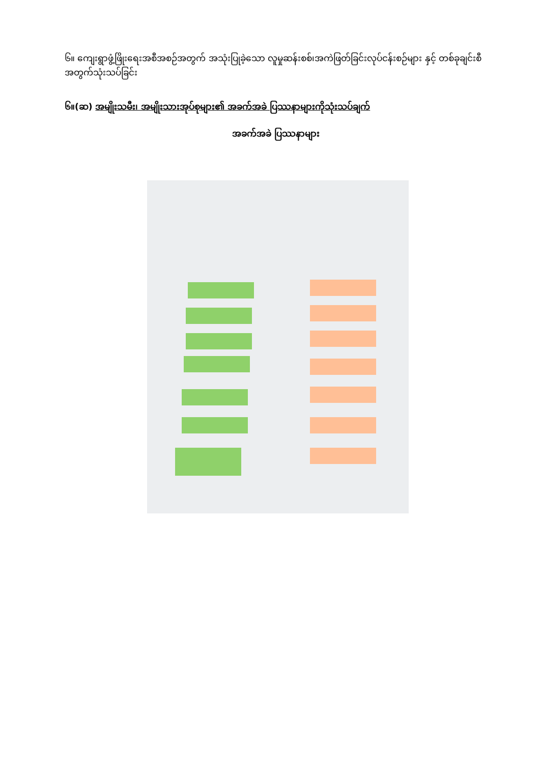၆။ ကျေးရွာဖွံ့ဖြိုးရေးအစီအစဉ်အတွက် အသုံးပြုခဲ့သော လူမှုဆန်းစစ်၊အကဲဖြတ်ခြင်းလုပ်ငန်းစဉ်များ နှင့် တစ်ခုချင်းစီအတွက်သုံးသပ်ခြင်း
၆။(ဆ) အမျိုးသမီး၊ အမျိုးသားအုပ်စုများ၏ အခက်အခဲ ပြဿနာများကိုသုံးသပ်ချက်
အခက်အခဲ ပြဿနာများ